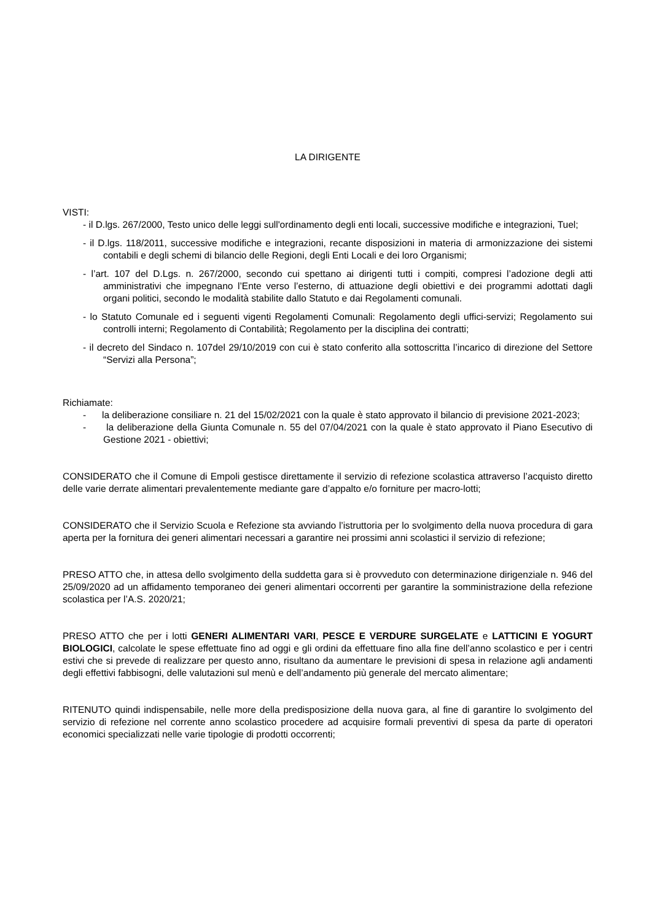LA DIRIGENTE
VISTI:
- il D.lgs. 267/2000, Testo unico delle leggi sull'ordinamento degli enti locali, successive modifiche e integrazioni, Tuel;
- il D.lgs. 118/2011, successive modifiche e integrazioni, recante disposizioni in materia di armonizzazione dei sistemi contabili e degli schemi di bilancio delle Regioni, degli Enti Locali e dei loro Organismi;
- l’art. 107 del D.Lgs. n. 267/2000, secondo cui spettano ai dirigenti tutti i compiti, compresi l’adozione degli atti amministrativi che impegnano l’Ente verso l’esterno, di attuazione degli obiettivi e dei programmi adottati dagli organi politici, secondo le modalità stabilite dallo Statuto e dai Regolamenti comunali.
- lo Statuto Comunale ed i seguenti vigenti Regolamenti Comunali: Regolamento degli uffici-servizi; Regolamento sui controlli interni; Regolamento di Contabilità; Regolamento per la disciplina dei contratti;
- il decreto del Sindaco n. 107del 29/10/2019 con cui è stato conferito alla sottoscritta l’incarico di direzione del Settore “Servizi alla Persona”;
Richiamate:
- la deliberazione consiliare n. 21 del 15/02/2021 con la quale è stato approvato il bilancio di previsione 2021-2023;
- la deliberazione della Giunta Comunale n. 55 del 07/04/2021 con la quale è stato approvato il Piano Esecutivo di Gestione 2021 - obiettivi;
CONSIDERATO che il Comune di Empoli gestisce direttamente il servizio di refezione scolastica attraverso l’acquisto diretto delle varie derrate alimentari prevalentemente mediante gare d’appalto e/o forniture per macro-lotti;
CONSIDERATO che il Servizio Scuola e Refezione sta avviando l’istruttoria per lo svolgimento della nuova procedura di gara aperta per la fornitura dei generi alimentari necessari a garantire nei prossimi anni scolastici il servizio di refezione;
PRESO ATTO che, in attesa dello svolgimento della suddetta gara si è provveduto con determinazione dirigenziale n. 946 del 25/09/2020 ad un affidamento temporaneo dei generi alimentari occorrenti per garantire la somministrazione della refezione scolastica per l’A.S. 2020/21;
PRESO ATTO che per i lotti GENERI ALIMENTARI VARI, PESCE E VERDURE SURGELATE e LATTICINI E YOGURT BIOLOGICI, calcolate le spese effettuate fino ad oggi e gli ordini da effettuare fino alla fine dell’anno scolastico e per i centri estivi che si prevede di realizzare per questo anno, risultano da aumentare le previsioni di spesa in relazione agli andamenti degli effettivi fabbisogni, delle valutazioni sul menù e dell’andamento più generale del mercato alimentare;
RITENUTO quindi indispensabile, nelle more della predisposizione della nuova gara, al fine di garantire lo svolgimento del servizio di refezione nel corrente anno scolastico procedere ad acquisire formali preventivi di spesa da parte di operatori economici specializzati nelle varie tipologie di prodotti occorrenti;